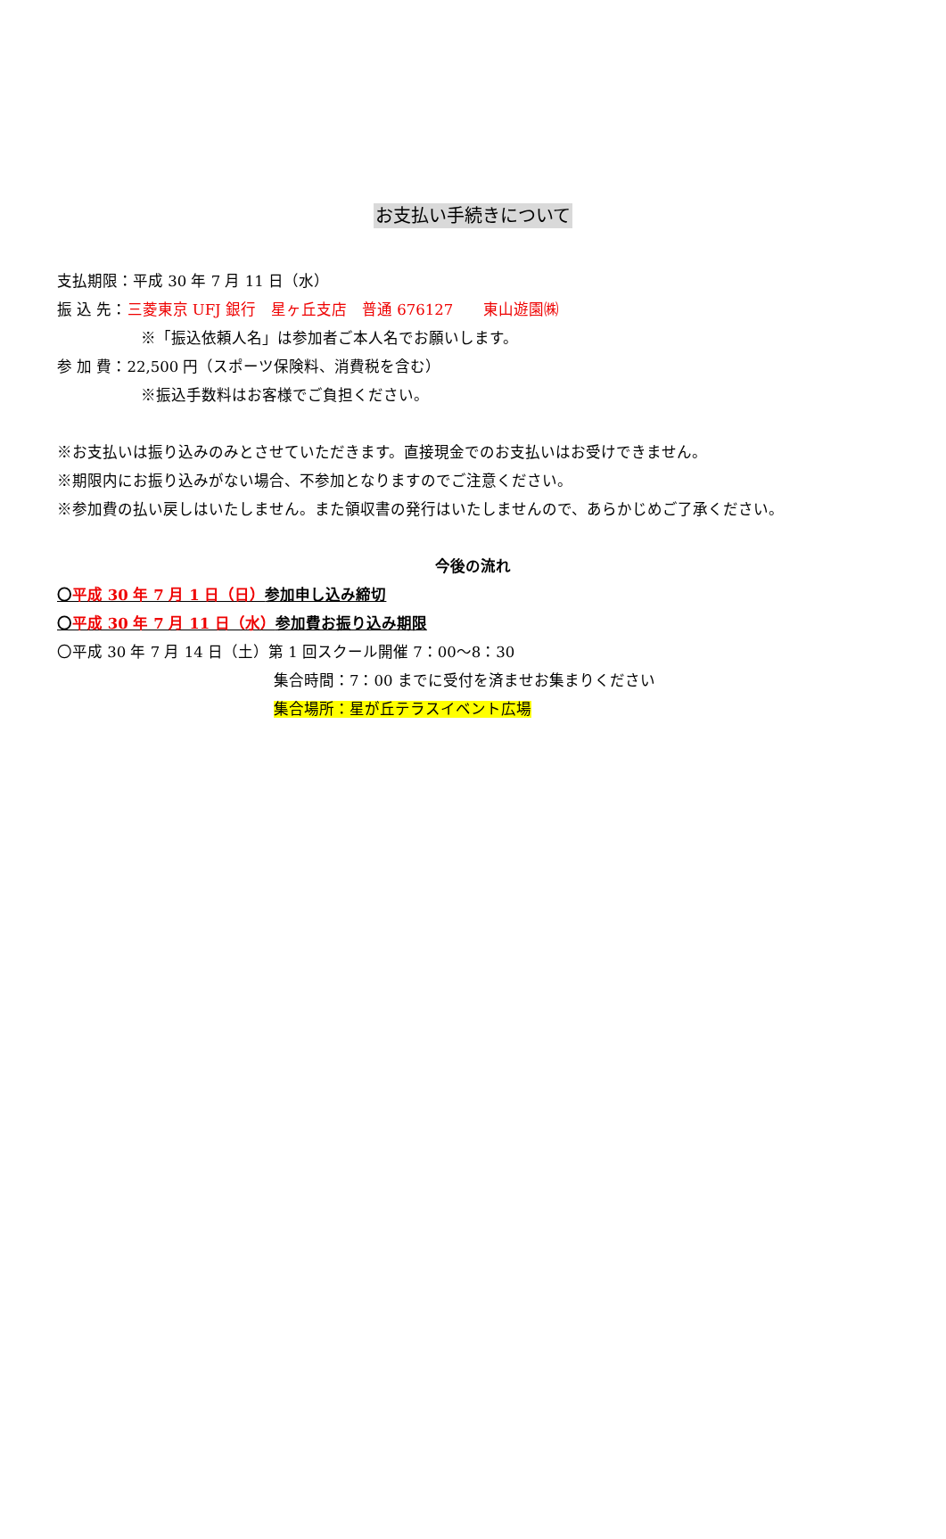お支払い手続きについて
支払期限：平成 30 年 7 月 11 日（水）
振 込 先：三菱東京 UFJ 銀行　星ヶ丘支店　普通 676127　　東山遊園㈱
※「振込依頼人名」は参加者ご本人名でお願いします。
参 加 費：22,500 円（スポーツ保険料、消費税を含む）
※振込手数料はお客様でご負担ください。
※お支払いは振り込みのみとさせていただきます。直接現金でのお支払いはお受けできません。
※期限内にお振り込みがない場合、不参加となりますのでご注意ください。
※参加費の払い戻しはいたしません。また領収書の発行はいたしませんので、あらかじめご了承ください。
今後の流れ
〇平成 30 年 7 月 1 日（日）参加申し込み締切
〇平成 30 年 7 月 11 日（水）参加費お振り込み期限
〇平成 30 年 7 月 14 日（土）第 1 回スクール開催 7：00～8：30
集合時間：7：00 までに受付を済ませお集まりください
集合場所：星が丘テラスイベント広場